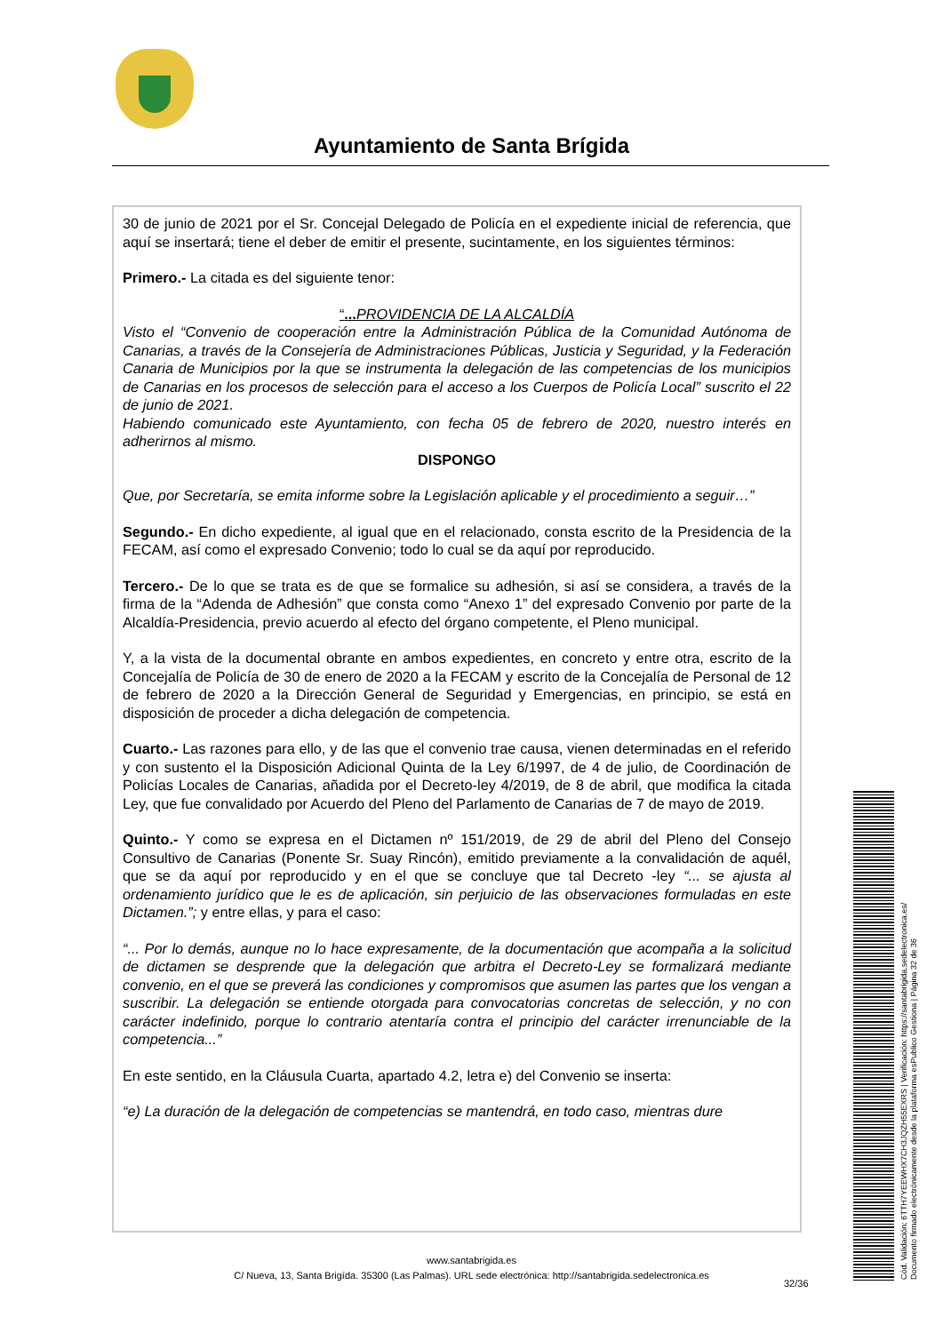Ayuntamiento de Santa Brígida
30 de junio de 2021 por el Sr. Concejal Delegado de Policía en el expediente inicial de referencia, que aquí se insertará; tiene el deber de emitir el presente, sucintamente, en los siguientes términos:
Primero.- La citada es del siguiente tenor:
“... PROVIDENCIA DE LA ALCALDÍA
Visto el “Convenio de cooperación entre la Administración Pública de la Comunidad Autónoma de Canarias, a través de la Consejería de Administraciones Públicas, Justicia y Seguridad, y la Federación Canaria de Municipios por la que se instrumenta la delegación de las competencias de los municipios de Canarias en los procesos de selección para el acceso a los Cuerpos de Policía Local” suscrito el 22 de junio de 2021.
Habiendo comunicado este Ayuntamiento, con fecha 05 de febrero de 2020, nuestro interés en adherirnos al mismo.
DISPONGO
Que, por Secretaría, se emita informe sobre la Legislación aplicable y el procedimiento a seguir…”
Segundo.- En dicho expediente, al igual que en el relacionado, consta escrito de la Presidencia de la FECAM, así como el expresado Convenio; todo lo cual se da aquí por reproducido.
Tercero.- De lo que se trata es de que se formalice su adhesión, si así se considera, a través de la firma de la “Adenda de Adhesión” que consta como “Anexo 1” del expresado Convenio por parte de la Alcaldía-Presidencia, previo acuerdo al efecto del órgano competente, el Pleno municipal.
Y, a la vista de la documental obrante en ambos expedientes, en concreto y entre otra, escrito de la Concejalía de Policía de 30 de enero de 2020 a la FECAM y escrito de la Concejalía de Personal de 12 de febrero de 2020 a la Dirección General de Seguridad y Emergencias, en principio, se está en disposición de proceder a dicha delegación de competencia.
Cuarto.- Las razones para ello, y de las que el convenio trae causa, vienen determinadas en el referido y con sustento el la Disposición Adicional Quinta de la Ley 6/1997, de 4 de julio, de Coordinación de Policías Locales de Canarias, añadida por el Decreto-ley 4/2019, de 8 de abril, que modifica la citada Ley, que fue convalidado por Acuerdo del Pleno del Parlamento de Canarias de 7 de mayo de 2019.
Quinto.- Y como se expresa en el Dictamen nº 151/2019, de 29 de abril del Pleno del Consejo Consultivo de Canarias (Ponente Sr. Suay Rincón), emitido previamente a la convalidación de aquél, que se da aquí por reproducido y en el que se concluye que tal Decreto -ley “... se ajusta al ordenamiento jurídico que le es de aplicación, sin perjuicio de las observaciones formuladas en este Dictamen.”; y entre ellas, y para el caso:
“... Por lo demás, aunque no lo hace expresamente, de la documentación que acompaña a la solicitud de dictamen se desprende que la delegación que arbitra el Decreto-Ley se formalizará mediante convenio, en el que se preverá las condiciones y compromisos que asumen las partes que los vengan a suscribir. La delegación se entiende otorgada para convocatorias concretas de selección, y no con carácter indefinido, porque lo contrario atentaría contra el principio del carácter irrenunciable de la competencia...”
En este sentido, en la Cláusula Cuarta, apartado 4.2, letra e) del Convenio se inserta:
“e) La duración de la delegación de competencias se mantendrá, en todo caso, mientras dure
www.santabrigida.es
C/ Nueva, 13, Santa Brigída. 35300 (Las Palmas). URL sede electrónica: http://santabrigida.sedelectronica.es
32/36
Cód. Validación: 6TTH7YEEWHX7CH3JQZH55EXRS | Verificación: https://santabrigida.sedelectronica.es/
Documento firmado electrónicamente desde la plataforma esPublico Gestiona | Página 32 de 36